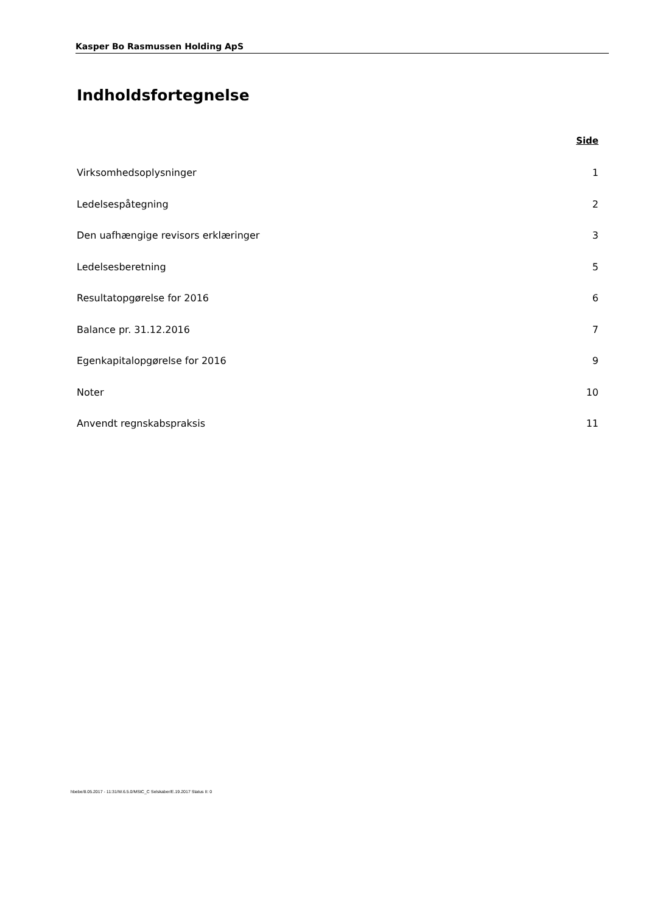Kasper Bo Rasmussen Holding ApS
Indholdsfortegnelse
Side
Virksomhedsoplysninger 1
Ledelsespåtegning 2
Den uafhængige revisors erklæringer 3
Ledelsesberetning 5
Resultatopgørelse for 2016 6
Balance pr. 31.12.2016 7
Egenkapitalopgørelse for 2016 9
Noter 10
Anvendt regnskabspraksis 11
hbebe/8.05.2017 - 11:31/W.6.5.0/MStC_C Selskaber/E.19.2017 Status II: 0